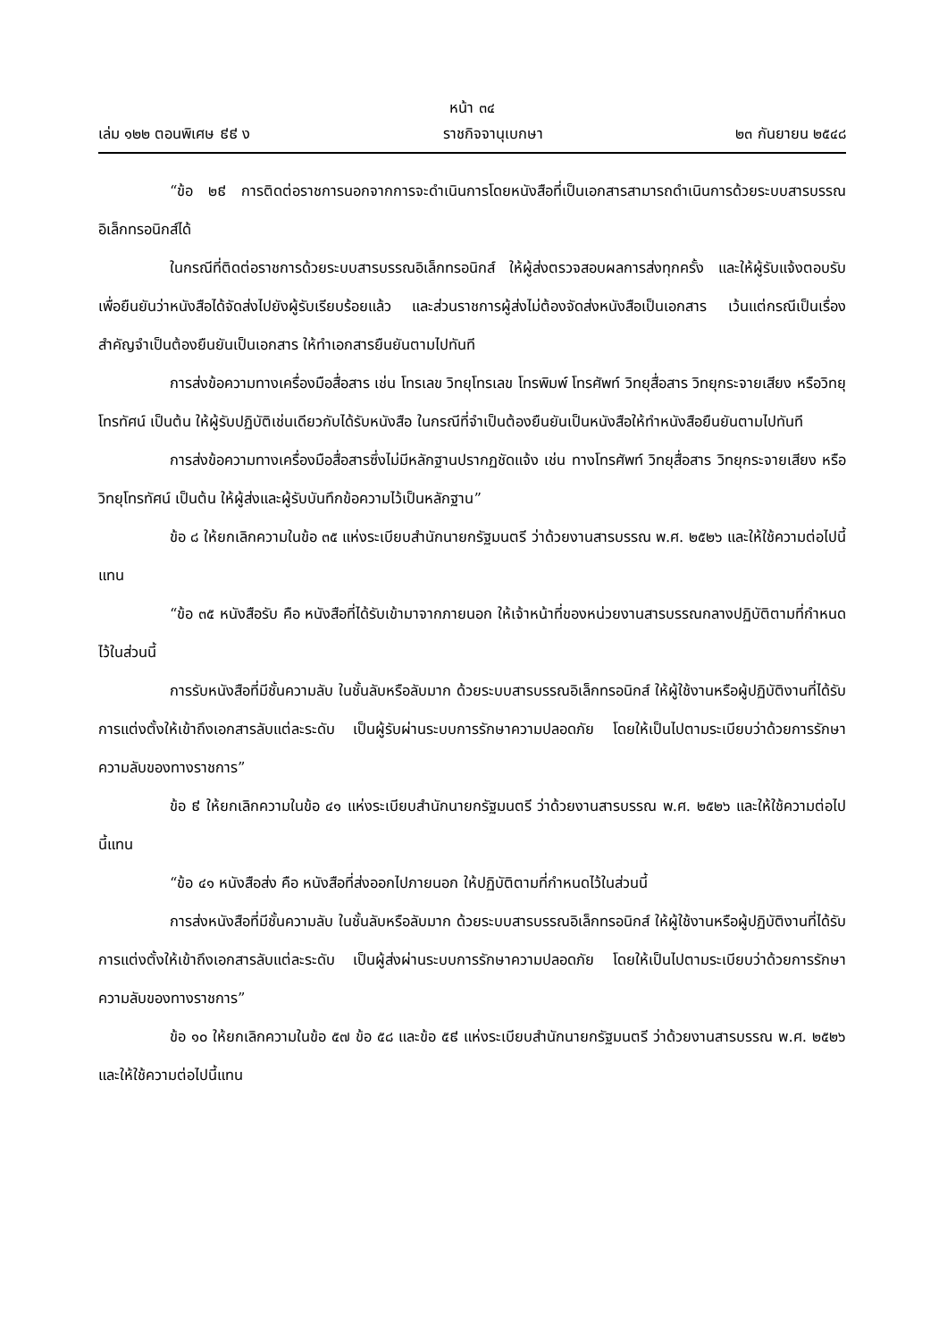หน้า ๓๔
เล่ม ๑๒๒ ตอนพิเศษ ៩៩ ง ราชกิจจานุเบกษา ๒๓ กันยายน ๒๕๔๘
“ข้อ ๒៩ การติดต่อราชการนอกจากการจะดำเนินการโดยหนังสือที่เป็นเอกสารสามารถดำเนินการด้วยระบบสารบรรณอิเล็กทรอนิกส์ได้
ในกรณีที่ติดต่อราชการด้วยระบบสารบรรณอิเล็กทรอนิกส์ ให้ผู้ส่งตรวจสอบผลการส่งทุกครั้ง และให้ผู้รับแจ้งตอบรับ เพื่อยืนยันว่าหนังสือได้จัดส่งไปยังผู้รับเรียบร้อยแล้ว และส่วนราชการผู้ส่งไม่ต้องจัดส่งหนังสือเป็นเอกสาร เว้นแต่กรณีเป็นเรื่องสำคัญจำเป็นต้องยืนยันเป็นเอกสาร ให้ทำเอกสารยืนยันตามไปทันที
การส่งข้อความทางเครื่องมือสื่อสาร เช่น โทรเลข วิทยุโทรเลข โทรพิมพ์ โทรศัพท์ วิทยุสื่อสาร วิทยุกระจายเสียง หรือวิทยุโทรทัศน์ เป็นต้น ให้ผู้รับปฏิบัติเช่นเดียวกับได้รับหนังสือ ในกรณีที่จำเป็นต้องยืนยันเป็นหนังสือให้ทำหนังสือยืนยันตามไปทันที
การส่งข้อความทางเครื่องมือสื่อสารซึ่งไม่มีหลักฐานปรากฏชัดแจ้ง เช่น ทางโทรศัพท์ วิทยุสื่อสาร วิทยุกระจายเสียง หรือวิทยุโทรทัศน์ เป็นต้น ให้ผู้ส่งและผู้รับบันทึกข้อความไว้เป็นหลักฐาน”
ข้อ ๘ ให้ยกเลิกความในข้อ ๓๕ แห่งระเบียบสำนักนายกรัฐมนตรี ว่าด้วยงานสารบรรณ พ.ศ. ๒๕๒๖ และให้ใช้ความต่อไปนี้แทน
“ข้อ ๓๕ หนังสือรับ คือ หนังสือที่ได้รับเข้ามาจากภายนอก ให้เจ้าหน้าที่ของหน่วยงานสารบรรณกลางปฏิบัติตามที่กำหนดไว้ในส่วนนี้
การรับหนังสือที่มีชั้นความลับ ในชั้นลับหรือลับมาก ด้วยระบบสารบรรณอิเล็กทรอนิกส์ ให้ผู้ใช้งานหรือผู้ปฏิบัติงานที่ได้รับการแต่งตั้งให้เข้าถึงเอกสารลับแต่ละระดับ เป็นผู้รับผ่านระบบการรักษาความปลอดภัย โดยให้เป็นไปตามระเบียบว่าด้วยการรักษาความลับของทางราชการ”
ข้อ ៩ ให้ยกเลิกความในข้อ ๔๑ แห่งระเบียบสำนักนายกรัฐมนตรี ว่าด้วยงานสารบรรณ พ.ศ. ๒๕๒๖ และให้ใช้ความต่อไปนี้แทน
“ข้อ ๔๑ หนังสือส่ง คือ หนังสือที่ส่งออกไปภายนอก ให้ปฏิบัติตามที่กำหนดไว้ในส่วนนี้
การส่งหนังสือที่มีชั้นความลับ ในชั้นลับหรือลับมาก ด้วยระบบสารบรรณอิเล็กทรอนิกส์ ให้ผู้ใช้งานหรือผู้ปฏิบัติงานที่ได้รับการแต่งตั้งให้เข้าถึงเอกสารลับแต่ละระดับ เป็นผู้ส่งผ่านระบบการรักษาความปลอดภัย โดยให้เป็นไปตามระเบียบว่าด้วยการรักษาความลับของทางราชการ”
ข้อ ๑๐ ให้ยกเลิกความในข้อ ๕๗ ข้อ ๕๘ และข้อ ๕៩ แห่งระเบียบสำนักนายกรัฐมนตรี ว่าด้วยงานสารบรรณ พ.ศ. ๒๕๒๖ และให้ใช้ความต่อไปนี้แทน